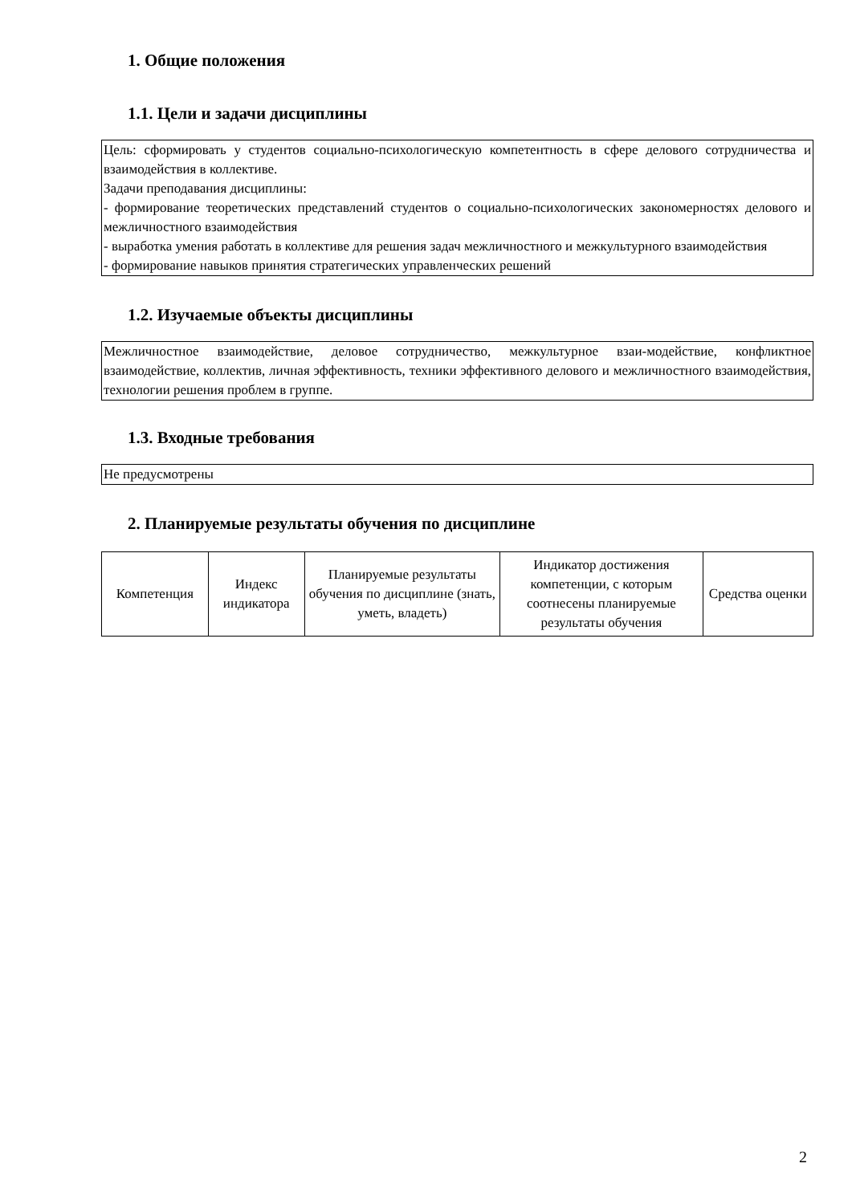1. Общие положения
1.1. Цели и задачи дисциплины
Цель: сформировать у студентов социально-психологическую компетентность в сфере делового сотрудничества и взаимодействия в коллективе.
Задачи преподавания дисциплины:
- формирование теоретических представлений студентов о социально-психологических закономерностях делового и межличностного взаимодействия
- выработка умения работать в коллективе для решения задач межличностного и межкультурного взаимодействия
- формирование навыков принятия стратегических управленческих решений
1.2. Изучаемые объекты дисциплины
Межличностное взаимодействие, деловое сотрудничество, межкультурное взаи-модействие, конфликтное взаимодействие, коллектив, личная эффективность, техники эффективного делового и межличностного взаимодействия, технологии решения проблем в группе.
1.3. Входные требования
Не предусмотрены
2. Планируемые результаты обучения по дисциплине
| Компетенция | Индекс индикатора | Планируемые результаты обучения по дисциплине (знать, уметь, владеть) | Индикатор достижения компетенции, с которым соотнесены планируемые результаты обучения | Средства оценки |
| --- | --- | --- | --- | --- |
2